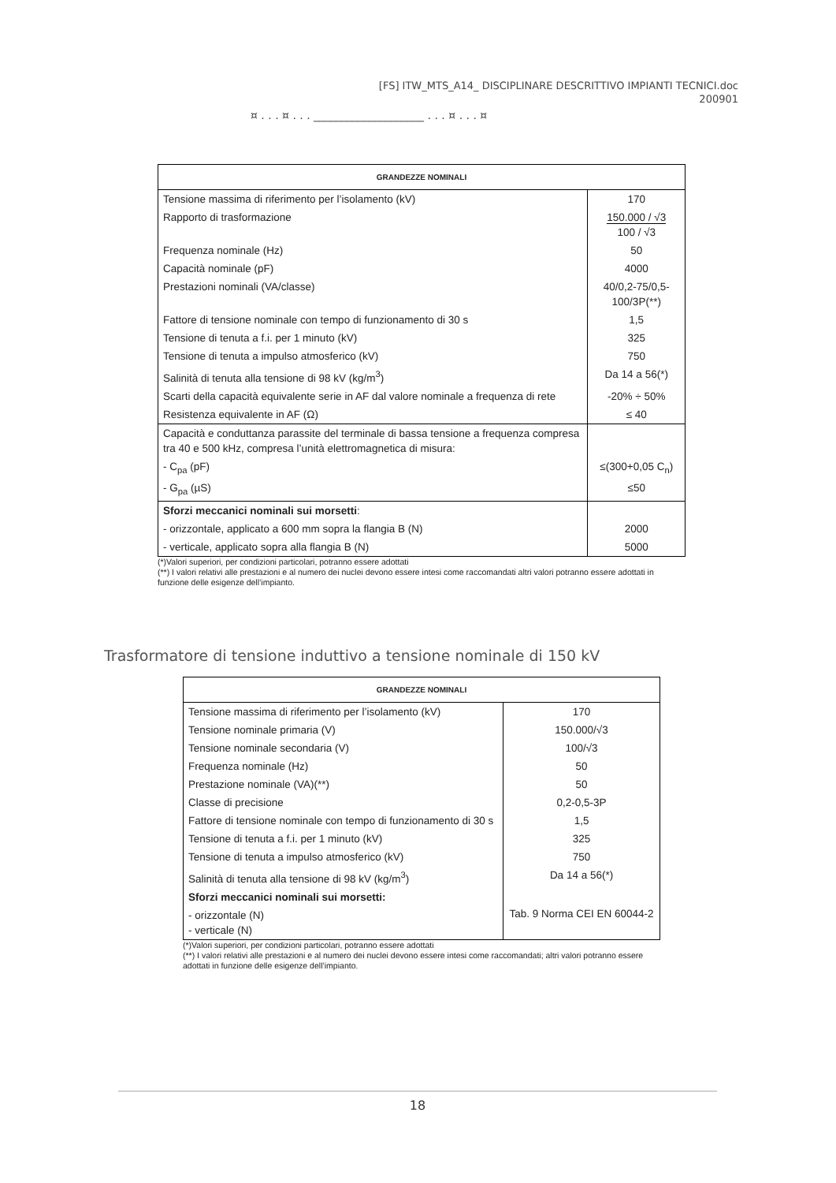[FS] ITW_MTS_A14_ DISCIPLINARE DESCRITTIVO IMPIANTI TECNICI.doc
200901
¤ . . . ¤ . . . ____________________ . . . ¤ . . . ¤
| GRANDEZZE NOMINALI | |
| --- | --- |
| Tensione massima di riferimento per l’isolamento (kV) | 170 |
| Rapporto di trasformazione | 150.000 / √3 100 / √3 |
| Frequenza nominale (Hz) | 50 |
| Capacità nominale (pF) | 4000 |
| Prestazioni nominali (VA/classe) | 40/0,2-75/0,5-100/3P(**) |
| Fattore di tensione nominale con tempo di funzionamento di 30 s | 1,5 |
| Tensione di tenuta a f.i. per 1 minuto (kV) | 325 |
| Tensione di tenuta a impulso atmosferico (kV) | 750 |
| Salinità di tenuta alla tensione di 98 kV (kg/m<sup>3</sup>) | Da 14 a 56(*) |
| Scarti della capacità equivalente serie in AF dal valore nominale a frequenza di rete | -20% ÷ 50% |
| Resistenza equivalente in AF (Ω) | ≤ 40 |
| Capacità e conduttanza parassite del terminale di bassa tensione a frequenza compresa tra 40 e 500 kHz, compresa l’unità elettromagnetica di misura: | |
| - C<sub>pa</sub> (pF) | ≤(300+0,05 C<sub>n</sub>) |
| - G<sub>pa</sub> (µS) | ≤50 |
| Sforzi meccanici nominali sui morsetti : | |
| - orizzontale, applicato a 600 mm sopra la flangia B (N) | 2000 |
| - verticale, applicato sopra alla flangia B (N) | 5000 |
(*)Valori superiori, per condizioni particolari, potranno essere adottati
(**) I valori relativi alle prestazioni e al numero dei nuclei devono essere intesi come raccomandati altri valori potranno essere adottati in funzione delle esigenze dell’impianto.
Trasformatore di tensione induttivo a tensione nominale di 150 kV
| GRANDEZZE NOMINALI | |
| --- | --- |
| Tensione massima di riferimento per l’isolamento (kV) | 170 |
| Tensione nominale primaria (V) | 150.000/√3 |
| Tensione nominale secondaria (V) | 100/√3 |
| Frequenza nominale (Hz) | 50 |
| Prestazione nominale (VA)(**) | 50 |
| Classe di precisione | 0,2-0,5-3P |
| Fattore di tensione nominale con tempo di funzionamento di 30 s | 1,5 |
| Tensione di tenuta a f.i. per 1 minuto (kV) | 325 |
| Tensione di tenuta a impulso atmosferico (kV) | 750 |
| Salinità di tenuta alla tensione di 98 kV (kg/m<sup>3</sup>) | Da 14 a 56(*) |
| Sforzi meccanici nominali sui morsetti: | |
| - orizzontale (N) - verticale (N) | Tab. 9 Norma CEI EN 60044-2 |
(*)Valori superiori, per condizioni particolari, potranno essere adottati
(**) I valori relativi alle prestazioni e al numero dei nuclei devono essere intesi come raccomandati; altri valori potranno essere adottati in funzione delle esigenze dell’impianto.
18